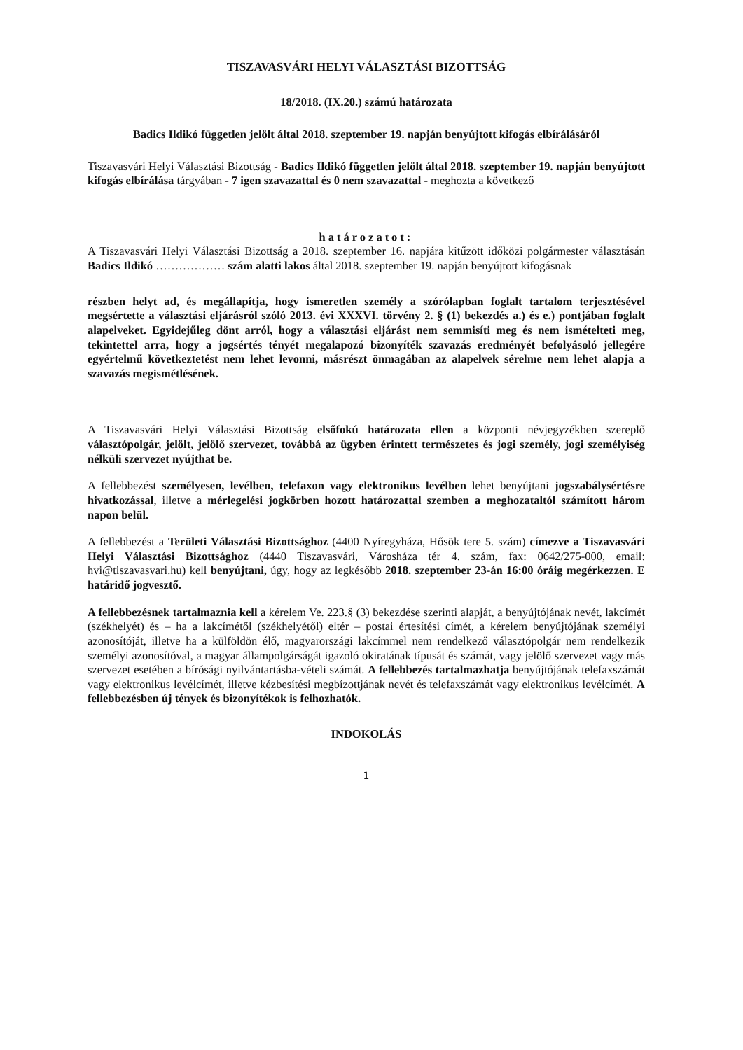TISZAVASVÁRI HELYI VÁLASZTÁSI BIZOTTSÁG
18/2018. (IX.20.) számú határozata
Badics Ildikó független jelölt által 2018. szeptember 19. napján benyújtott kifogás elbírálásáról
Tiszavasvári Helyi Választási Bizottság - Badics Ildikó független jelölt által 2018. szeptember 19. napján benyújtott kifogás elbírálása tárgyában - 7 igen szavazattal és 0 nem szavazattal - meghozta a következő
határozatot:
A Tiszavasvári Helyi Választási Bizottság a 2018. szeptember 16. napjára kitűzött időközi polgármester választásán Badics Ildikó ……………… szám alatti lakos által 2018. szeptember 19. napján benyújtott kifogásnak
részben helyt ad, és megállapítja, hogy ismeretlen személy a szórólapban foglalt tartalom terjesztésével megsértette a választási eljárásról szóló 2013. évi XXXVI. törvény 2. § (1) bekezdés a.) és e.) pontjában foglalt alapelveket. Egyidejűleg dönt arról, hogy a választási eljárást nem semmisíti meg és nem ismételteti meg, tekintettel arra, hogy a jogsértés tényét megalapozó bizonyíték szavazás eredményét befolyásoló jellegére egyértelmű következtetést nem lehet levonni, másrészt önmagában az alapelvek sérelme nem lehet alapja a szavazás megismétlésének.
A Tiszavasvári Helyi Választási Bizottság elsőfokú határozata ellen a központi névjegyzékben szereplő választópolgár, jelölt, jelölő szervezet, továbbá az ügyben érintett természetes és jogi személy, jogi személyiség nélküli szervezet nyújthat be.
A fellebbezést személyesen, levélben, telefaxon vagy elektronikus levélben lehet benyújtani jogszabálysértésre hivatkozással, illetve a mérlegelési jogkörben hozott határozattal szemben a meghozataltól számított három napon belül.
A fellebbezést a Területi Választási Bizottsághoz (4400 Nyíregyháza, Hősök tere 5. szám) címezve a Tiszavasvári Helyi Választási Bizottsághoz (4440 Tiszavasvári, Városháza tér 4. szám, fax: 0642/275-000, email: hvi@tiszavasvari.hu) kell benyújtani, úgy, hogy az legkésőbb 2018. szeptember 23-án 16:00 óráig megérkezzen. E határidő jogvesztő.
A fellebbezésnek tartalmaznia kell a kérelem Ve. 223.§ (3) bekezdése szerinti alapját, a benyújtójának nevét, lakcímét (székhelyét) és – ha a lakcímétől (székhelyétől) eltér – postai értesítési címét, a kérelem benyújtójának személyi azonosítóját, illetve ha a külföldön élő, magyarországi lakcímmel nem rendelkező választópolgár nem rendelkezik személyi azonosítóval, a magyar állampolgárságát igazoló okiratának típusát és számát, vagy jelölő szervezet vagy más szervezet esetében a bírósági nyilvántartásba-vételi számát. A fellebbezés tartalmazhatja benyújtójának telefaxszámát vagy elektronikus levélcímét, illetve kézbesítési megbízottjának nevét és telefaxszámát vagy elektronikus levélcímét. A fellebbezésben új tények és bizonyítékok is felhozhatók.
INDOKOLÁS
1